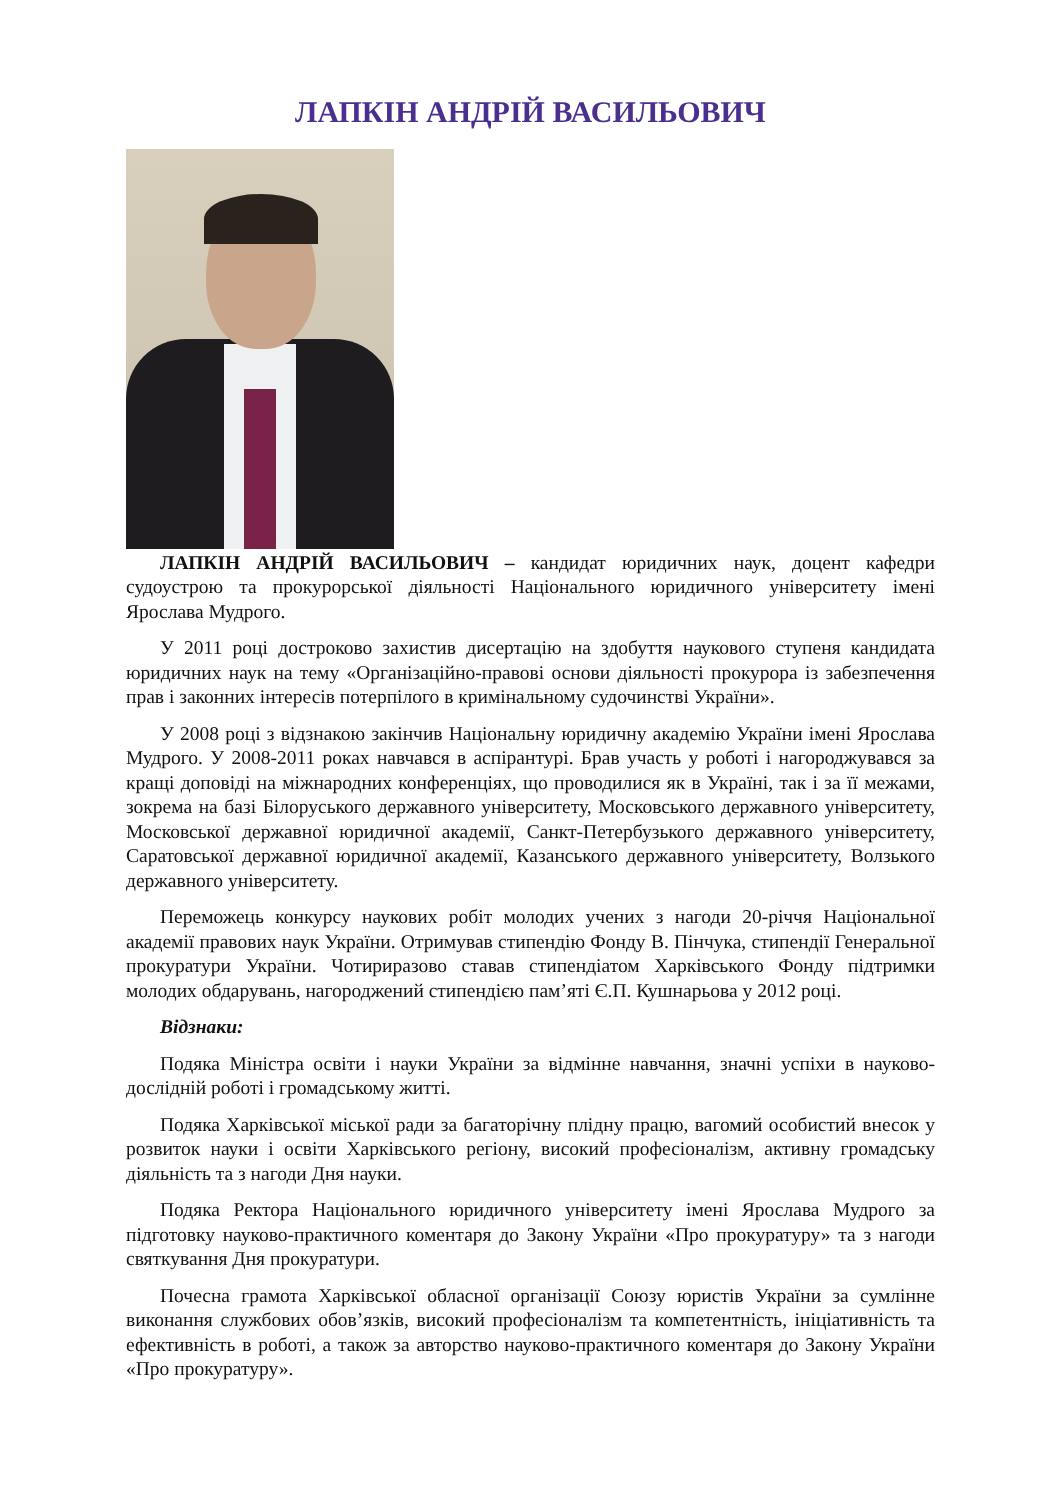ЛАПКІН АНДРІЙ ВАСИЛЬОВИЧ
ЛАПКІН АНДРІЙ ВАСИЛЬОВИЧ – кандидат юридичних наук, доцент кафедри судоустрою та прокурорської діяльності Національного юридичного університету імені Ярослава Мудрого.
У 2011 році достроково захистив дисертацію на здобуття наукового ступеня кандидата юридичних наук на тему «Організаційно-правові основи діяльності прокурора із забезпечення прав і законних інтересів потерпілого в кримінальному судочинстві України».
У 2008 році з відзнакою закінчив Національну юридичну академію України імені Ярослава Мудрого. У 2008-2011 роках навчався в аспірантурі. Брав участь у роботі і нагороджувався за кращі доповіді на міжнародних конференціях, що проводилися як в Україні, так і за її межами, зокрема на базі Білоруського державного університету, Московського державного університету, Московської державної юридичної академії, Санкт-Петербузького державного університету, Саратовської державної юридичної академії, Казанського державного університету, Волзького державного університету.
Переможець конкурсу наукових робіт молодих учених з нагоди 20-річчя Національної академії правових наук України. Отримував стипендію Фонду В. Пінчука, стипендії Генеральної прокуратури України. Чотириразово ставав стипендіатом Харківського Фонду підтримки молодих обдарувань, нагороджений стипендією пам’яті Є.П. Кушнарьова у 2012 році.
Відзнаки:
Подяка Міністра освіти і науки України за відмінне навчання, значні успіхи в науково-дослідній роботі і громадському житті.
Подяка Харківської міської ради за багаторічну плідну працю, вагомий особистий внесок у розвиток науки і освіти Харківського регіону, високий професіоналізм, активну громадську діяльність та з нагоди Дня науки.
Подяка Ректора Національного юридичного університету імені Ярослава Мудрого за підготовку науково-практичного коментаря до Закону України «Про прокуратуру» та з нагоди святкування Дня прокуратури.
Почесна грамота Харківської обласної організації Союзу юристів України за сумлінне виконання службових обов’язків, високий професіоналізм та компетентність, ініціативність та ефективність в роботі, а також за авторство науково-практичного коментаря до Закону України «Про прокуратуру».